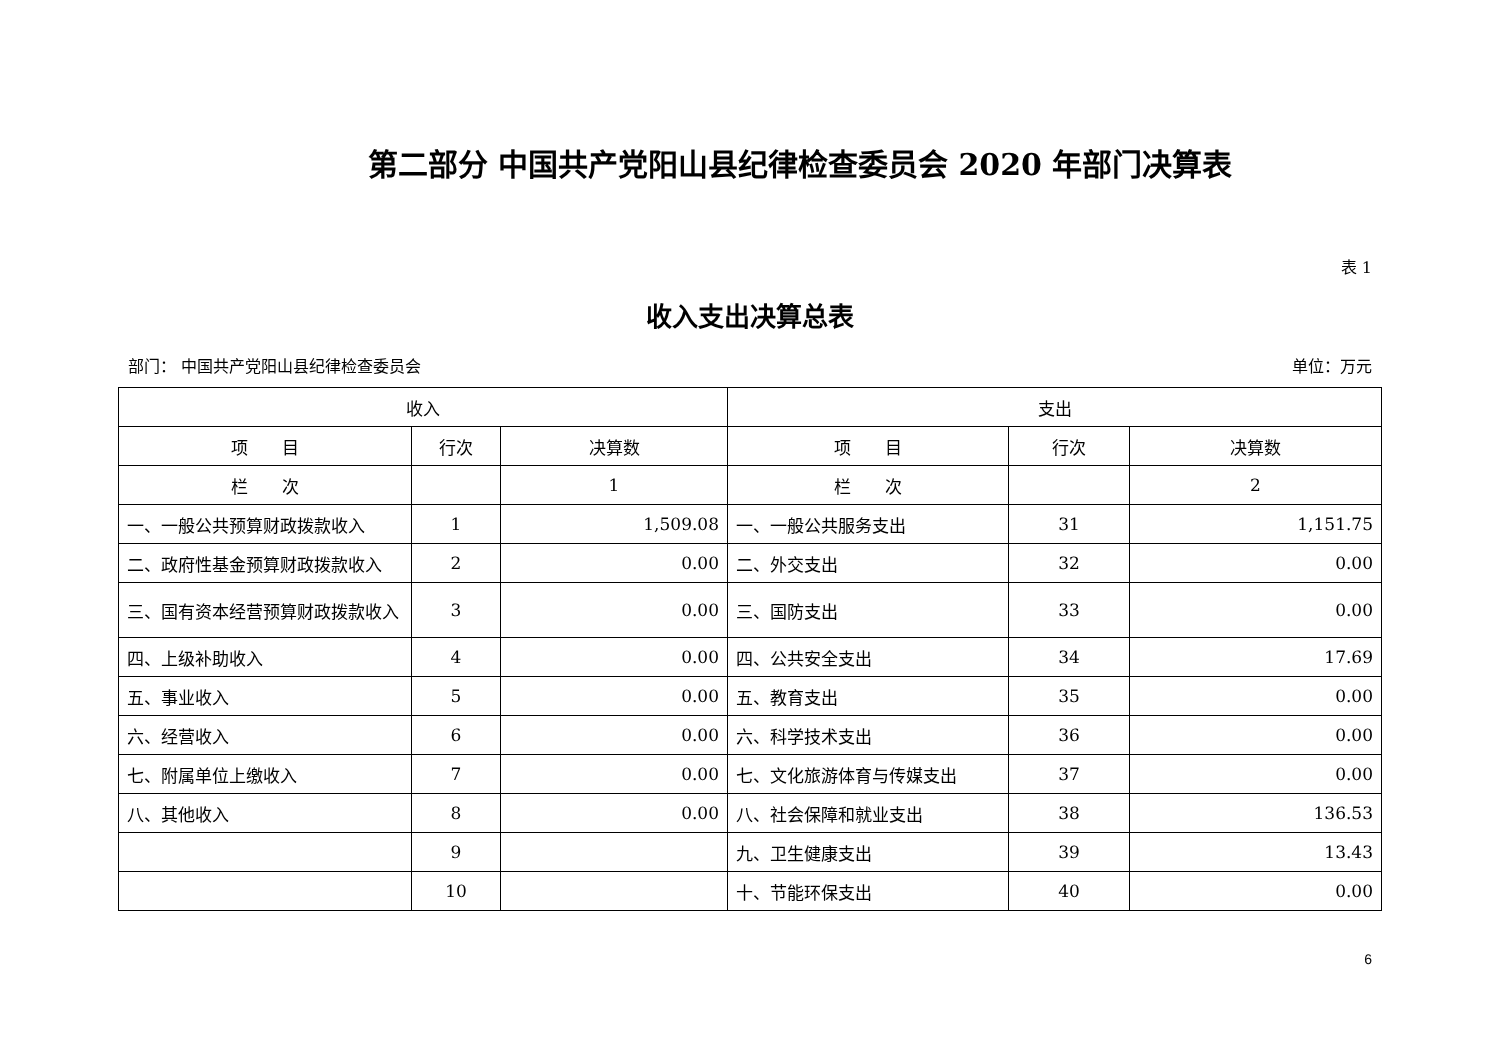第二部分 中国共产党阳山县纪律检查委员会 2020 年部门决算表
表 1
收入支出决算总表
部门： 中国共产党阳山县纪律检查委员会 单位：万元
| 收入 | | | 支出 | | |
| --- | --- | --- | --- | --- | --- |
| 项 目 | 行次 | 决算数 | 项 目 | 行次 | 决算数 |
| 栏 次 | | 1 | 栏 次 | | 2 |
| 一、一般公共预算财政拨款收入 | 1 | 1,509.08 | 一、一般公共服务支出 | 31 | 1,151.75 |
| 二、政府性基金预算财政拨款收入 | 2 | 0.00 | 二、外交支出 | 32 | 0.00 |
| 三、国有资本经营预算财政拨款收入 | 3 | 0.00 | 三、国防支出 | 33 | 0.00 |
| 四、上级补助收入 | 4 | 0.00 | 四、公共安全支出 | 34 | 17.69 |
| 五、事业收入 | 5 | 0.00 | 五、教育支出 | 35 | 0.00 |
| 六、经营收入 | 6 | 0.00 | 六、科学技术支出 | 36 | 0.00 |
| 七、附属单位上缴收入 | 7 | 0.00 | 七、文化旅游体育与传媒支出 | 37 | 0.00 |
| 八、其他收入 | 8 | 0.00 | 八、社会保障和就业支出 | 38 | 136.53 |
| | 9 | | 九、卫生健康支出 | 39 | 13.43 |
| | 10 | | 十、节能环保支出 | 40 | 0.00 |
6